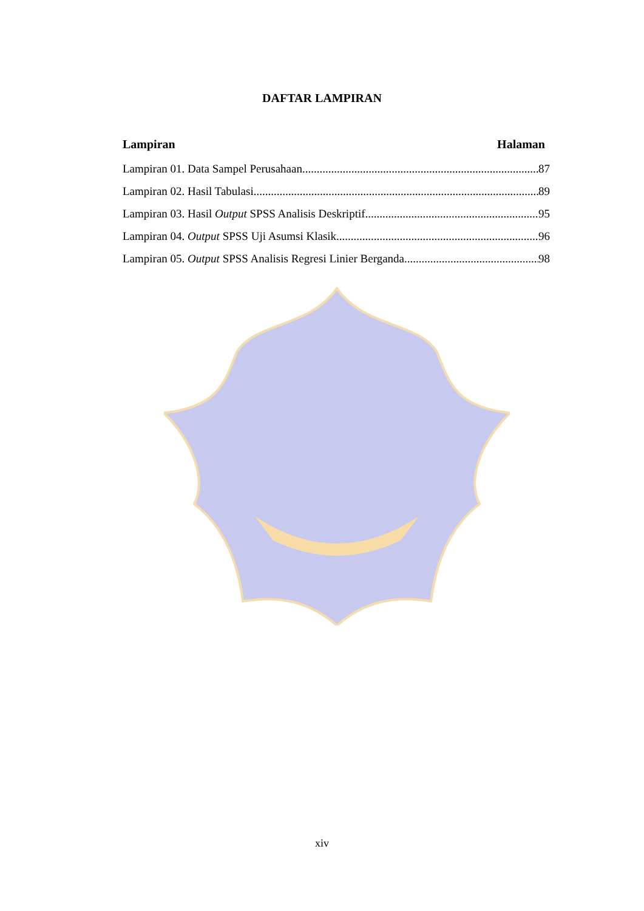DAFTAR LAMPIRAN
Lampiran Halaman
Lampiran 01. Data Sampel Perusahaan 87
Lampiran 02. Hasil Tabulasi 89
Lampiran 03. Hasil Output SPSS Analisis Deskriptif 95
Lampiran 04. Output SPSS Uji Asumsi Klasik 96
Lampiran 05. Output SPSS Analisis Regresi Linier Berganda 98
xiv